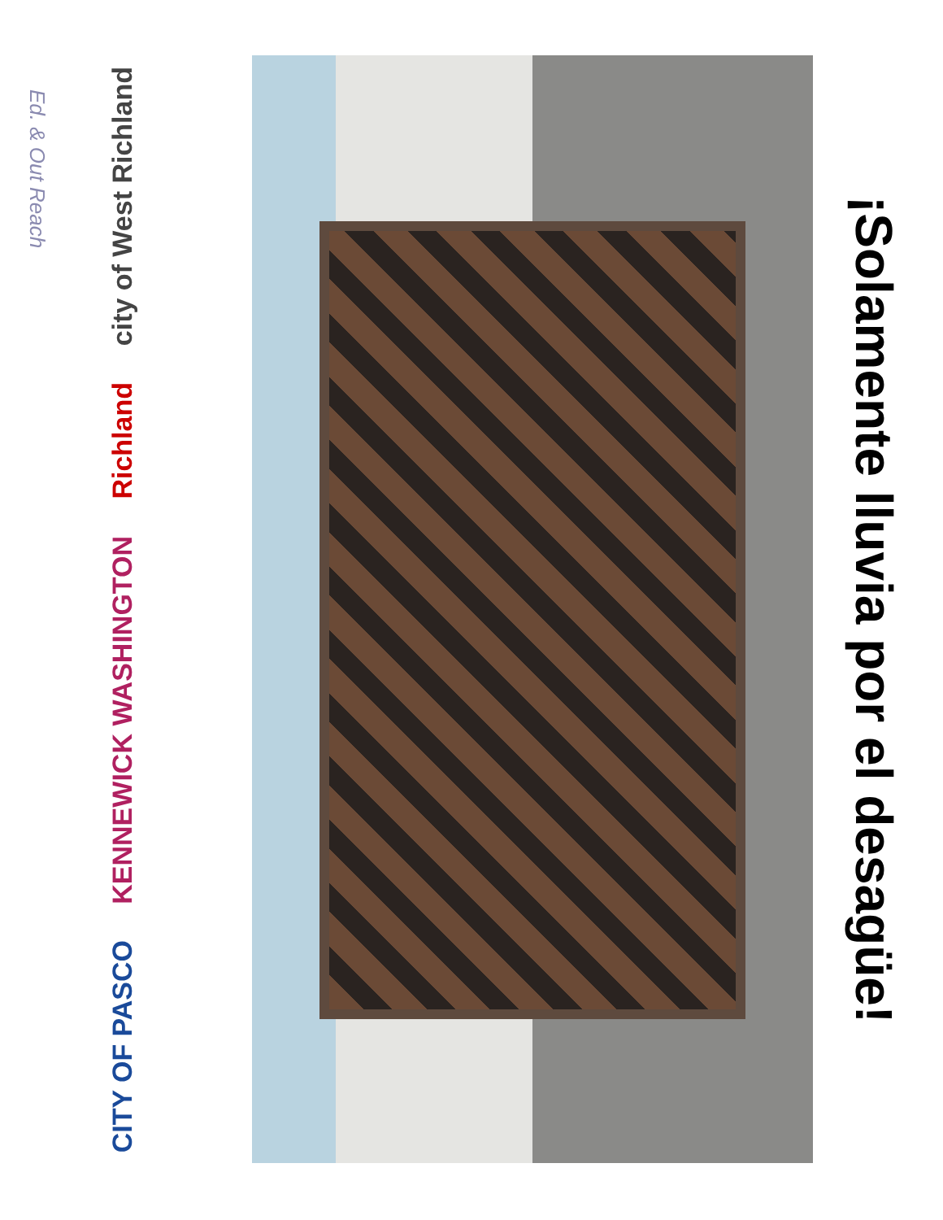Ed. & Out Reach
city of West Richland
Richland
KENNEWICK WASHINGTON
CITY OF PASCO
¡Solamente lluvia por el desagüe!